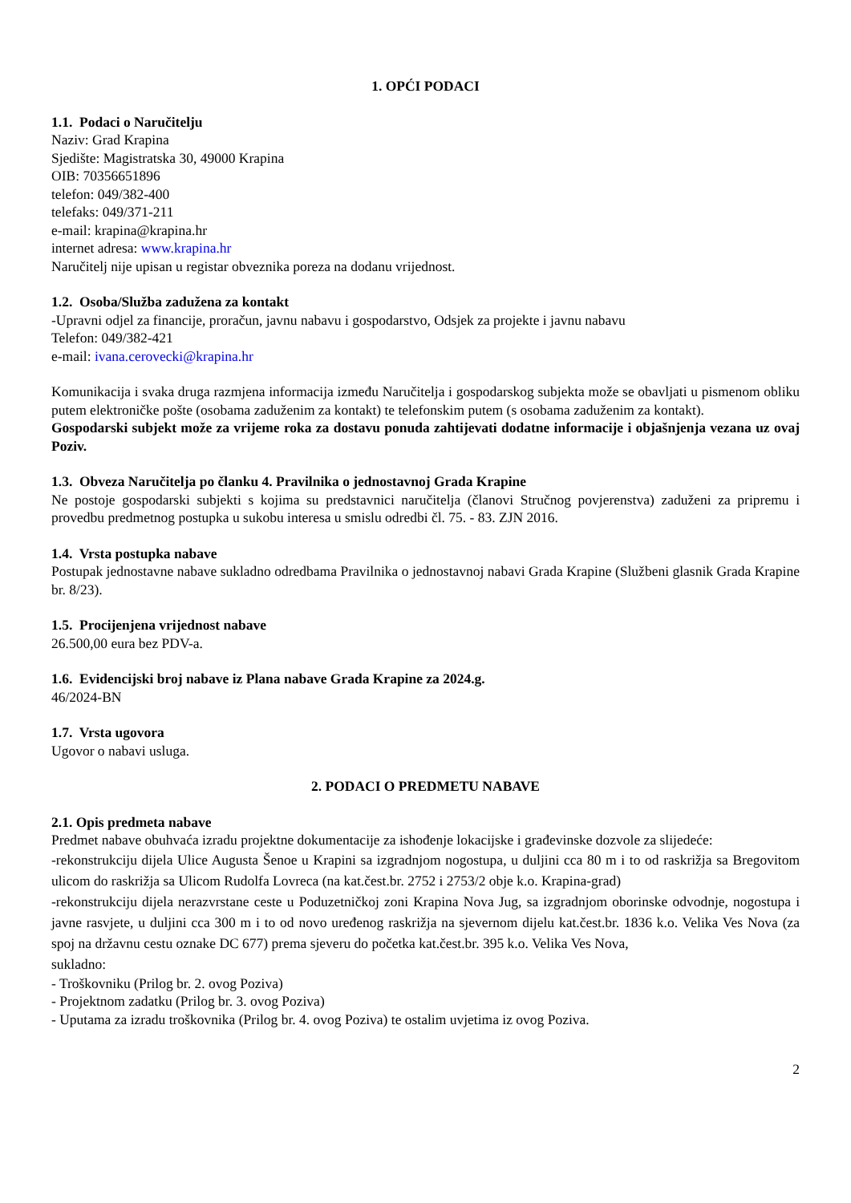1. OPĆI PODACI
1.1. Podaci o Naručitelju
Naziv: Grad Krapina
Sjedište: Magistratska 30, 49000 Krapina
OIB: 70356651896
telefon: 049/382-400
telefaks: 049/371-211
e-mail: krapina@krapina.hr
internet adresa: www.krapina.hr
Naručitelj nije upisan u registar obveznika poreza na dodanu vrijednost.
1.2. Osoba/Služba zadužena za kontakt
-Upravni odjel za financije, proračun, javnu nabavu i gospodarstvo, Odsjek za projekte i javnu nabavu
Telefon: 049/382-421
e-mail: ivana.cerovecki@krapina.hr
Komunikacija i svaka druga razmjena informacija između Naručitelja i gospodarskog subjekta može se obavljati u pismenom obliku putem elektroničke pošte (osobama zaduženim za kontakt) te telefonskim putem (s osobama zaduženim za kontakt).
Gospodarski subjekt može za vrijeme roka za dostavu ponuda zahtijevati dodatne informacije i objašnjenja vezana uz ovaj Poziv.
1.3. Obveza Naručitelja po članku 4. Pravilnika o jednostavnoj Grada Krapine
Ne postoje gospodarski subjekti s kojima su predstavnici naručitelja (članovi Stručnog povjerenstva) zaduženi za pripremu i provedbu predmetnog postupka u sukobu interesa u smislu odredbi čl. 75. - 83. ZJN 2016.
1.4. Vrsta postupka nabave
Postupak jednostavne nabave sukladno odredbama Pravilnika o jednostavnoj nabavi Grada Krapine (Službeni glasnik Grada Krapine br. 8/23).
1.5. Procijenjena vrijednost nabave
26.500,00 eura bez PDV-a.
1.6. Evidencijski broj nabave iz Plana nabave Grada Krapine za 2024.g.
46/2024-BN
1.7. Vrsta ugovora
Ugovor o nabavi usluga.
2. PODACI O PREDMETU NABAVE
2.1. Opis predmeta nabave
Predmet nabave obuhvaća izradu projektne dokumentacije za ishođenje lokacijske i građevinske dozvole za slijedeće:
-rekonstrukciju dijela Ulice Augusta Šenoe u Krapini sa izgradnjom nogostupa, u duljini cca 80 m i to od raskrižja sa Bregovitom ulicom do raskrižja sa Ulicom Rudolfa Lovreca (na kat.čest.br. 2752 i 2753/2 obje k.o. Krapina-grad)
-rekonstrukciju dijela nerazvrstane ceste u Poduzetničkoj zoni Krapina Nova Jug, sa izgradnjom oborinske odvodnje, nogostupa i javne rasvjete, u duljini cca 300 m i to od novo uređenog raskrižja na sjevernom dijelu kat.čest.br. 1836 k.o. Velika Ves Nova (za spoj na državnu cestu oznake DC 677) prema sjeveru do početka kat.čest.br. 395 k.o. Velika Ves Nova,
sukladno:
- Troškovniku (Prilog br. 2. ovog Poziva)
- Projektnom zadatku (Prilog br. 3. ovog Poziva)
- Uputama za izradu troškovnika (Prilog br. 4. ovog Poziva) te ostalim uvjetima iz ovog Poziva.
2